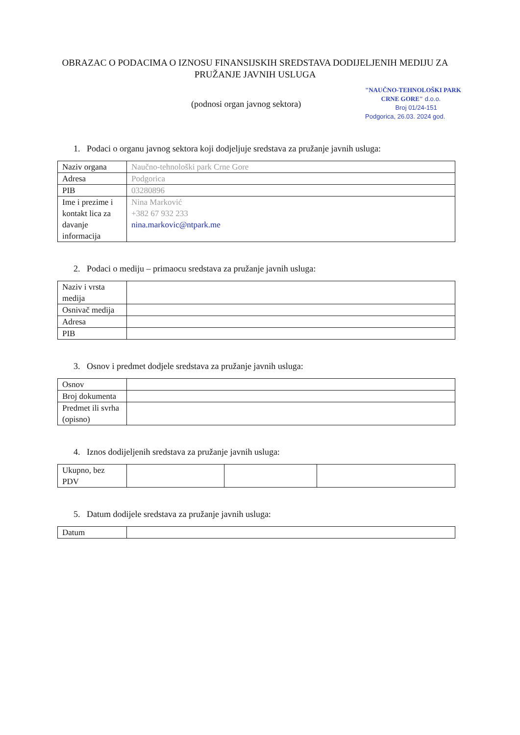OBRAZAC O PODACIMA O IZNOSU FINANSIJSKIH SREDSTAVA DODIJELJENIH MEDIJU ZA PRUŽANJE JAVNIH USLUGA
(podnosi organ javnog sektora)
"NAUČNO-TEHNOLOŠKI PARK
CRNE GORE" d.o.o.
Broj 01/24-151
Podgorica, 26.03. 2024 god.
1. Podaci o organu javnog sektora koji dodjeljuje sredstava za pružanje javnih usluga:
| Naziv organa | Naučno-tehnološki park Crne Gore |
| Adresa | Podgorica |
| PIB | 03280896 |
| Ime i prezime i kontakt lica za davanje informacija | Nina Marković +382 67 932 233 nina.markovic@ntpark.me |
2. Podaci o mediju – primaocu sredstava za pružanje javnih usluga:
| Naziv i vrsta medija | |
| Osnivač medija | |
| Adresa | |
| PIB | |
3. Osnov i predmet dodjele sredstava za pružanje javnih usluga:
| Osnov | |
| Broj dokumenta | |
| Predmet ili svrha (opisno) | |
4. Iznos dodijeljenih sredstava za pružanje javnih usluga:
| Ukupno, bez PDV | | | |
5. Datum dodijele sredstava za pružanje javnih usluga:
| Datum | |